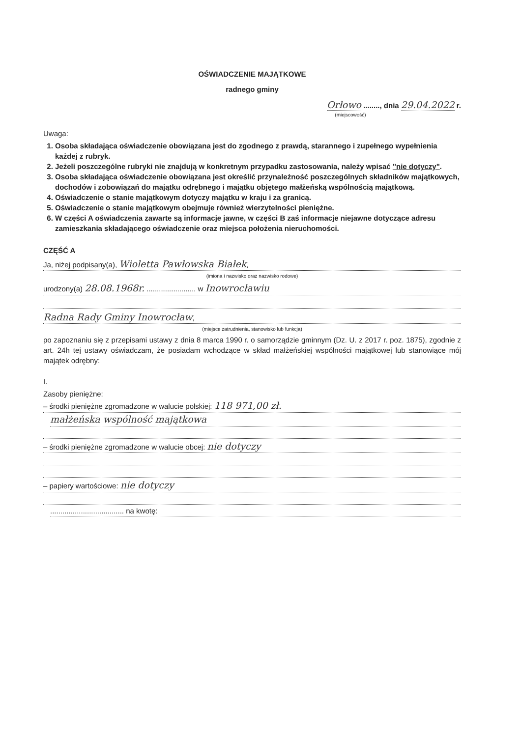OŚWIADCZENIE MAJĄTKOWE
radnego gminy
Orłowo ........, dnia 29.04.2022 r.
(miejscowość)
Uwaga:
1. Osoba składająca oświadczenie obowiązana jest do zgodnego z prawdą, starannego i zupełnego wypełnienia każdej z rubryk.
2. Jeżeli poszczególne rubryki nie znajdują w konkretnym przypadku zastosowania, należy wpisać "nie dotyczy".
3. Osoba składająca oświadczenie obowiązana jest określić przynależność poszczególnych składników majątkowych, dochodów i zobowiązań do majątku odrębnego i majątku objętego małżeńską wspólnością majątkową.
4. Oświadczenie o stanie majątkowym dotyczy majątku w kraju i za granicą.
5. Oświadczenie o stanie majątkowym obejmuje również wierzytelności pieniężne.
6. W części A oświadczenia zawarte są informacje jawne, w części B zaś informacje niejawne dotyczące adresu zamieszkania składającego oświadczenie oraz miejsca położenia nieruchomości.
CZĘŚĆ A
Ja, niżej podpisany(a), Wioletta Pawłowska Białek,
(imiona i nazwisko oraz nazwisko rodowe)
urodzony(a) 28.08.1968r. ........................ w Inowrocławiu
Radna Rady Gminy Inowrocław,
(miejsce zatrudnienia, stanowisko lub funkcja)
po zapoznaniu się z przepisami ustawy z dnia 8 marca 1990 r. o samorządzie gminnym (Dz. U. z 2017 r. poz. 1875), zgodnie z art. 24h tej ustawy oświadczam, że posiadam wchodzące w skład małżeńskiej wspólności majątkowej lub stanowiące mój majątek odrębny:
I.
Zasoby pieniężne:
– środki pieniężne zgromadzone w walucie polskiej: 118 971,00 zł.
małżeńska wspólność majątkowa
– środki pieniężne zgromadzone w walucie obcej: nie dotyczy
– papiery wartościowe: nie dotyczy
.................................... na kwotę: